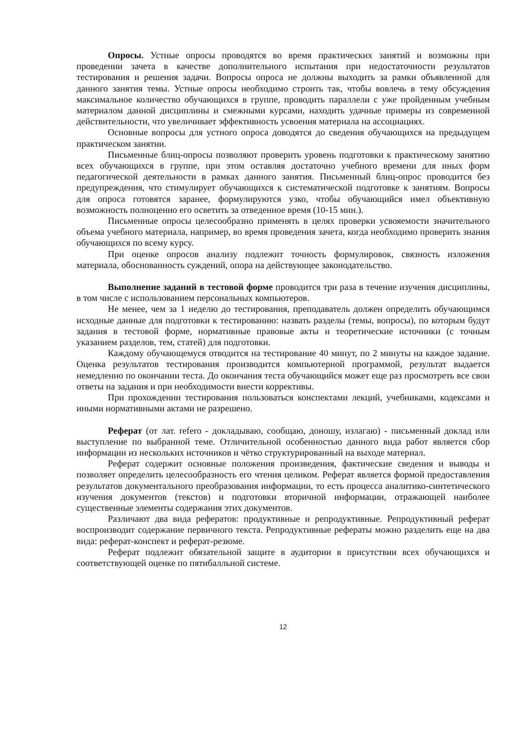Опросы. Устные опросы проводятся во время практических занятий и возможны при проведении зачета в качестве дополнительного испытания при недостаточности результатов тестирования и решения задачи. Вопросы опроса не должны выходить за рамки объявленной для данного занятия темы. Устные опросы необходимо строить так, чтобы вовлечь в тему обсуждения максимальное количество обучающихся в группе, проводить параллели с уже пройденным учебным материалом данной дисциплины и смежными курсами, находить удачные примеры из современной действительности, что увеличивает эффективность усвоения материала на ассоциациях.
Основные вопросы для устного опроса доводятся до сведения обучающихся на предыдущем практическом занятии.
Письменные блиц-опросы позволяют проверить уровень подготовки к практическому занятию всех обучающихся в группе, при этом оставляя достаточно учебного времени для иных форм педагогической деятельности в рамках данного занятия. Письменный блиц-опрос проводится без предупреждения, что стимулирует обучающихся к систематической подготовке к занятиям. Вопросы для опроса готовятся заранее, формулируются узко, чтобы обучающийся имел объективную возможность полноценно его осветить за отведенное время (10-15 мин.).
Письменные опросы целесообразно применять в целях проверки усвояемости значительного объема учебного материала, например, во время проведения зачета, когда необходимо проверить знания обучающихся по всему курсу.
При оценке опросов анализу подлежит точность формулировок, связность изложения материала, обоснованность суждений, опора на действующее законодательство.
Выполнение заданий в тестовой форме проводится три раза в течение изучения дисциплины, в том числе с использованием персональных компьютеров.
Не менее, чем за 1 неделю до тестирования, преподаватель должен определить обучающимся исходные данные для подготовки к тестированию: назвать разделы (темы, вопросы), по которым будут задания в тестовой форме, нормативные правовые акты и теоретические источники (с точным указанием разделов, тем, статей) для подготовки.
Каждому обучающемуся отводится на тестирование 40 минут, по 2 минуты на каждое задание. Оценка результатов тестирования производится компьютерной программой, результат выдается немедленно по окончании теста. До окончания теста обучающийся может еще раз просмотреть все свои ответы на задания и при необходимости внести коррективы.
При прохождении тестирования пользоваться конспектами лекций, учебниками, кодексами и иными нормативными актами не разрешено.
Реферат (от лат. refero - докладываю, сообщаю, доношу, излагаю) - письменный доклад или выступление по выбранной теме. Отличительной особенностью данного вида работ является сбор информации из нескольких источников и чётко структурированный на выходе материал.
Реферат содержит основные положения произведения, фактические сведения и выводы и позволяет определить целесообразность его чтения целиком. Реферат является формой предоставления результатов документального преобразования информации, то есть процесса аналитико-синтетического изучения документов (текстов) и подготовки вторичной информации, отражающей наиболее существенные элементы содержания этих документов.
Различают два вида рефератов: продуктивные и репродуктивные. Репродуктивный реферат воспроизводит содержание первичного текста. Репродуктивные рефераты можно разделить еще на два вида: реферат-конспект и реферат-резюме.
Реферат подлежит обязательной защите в аудитории в присутствии всех обучающихся и соответствующей оценке по пятибалльной системе.
12